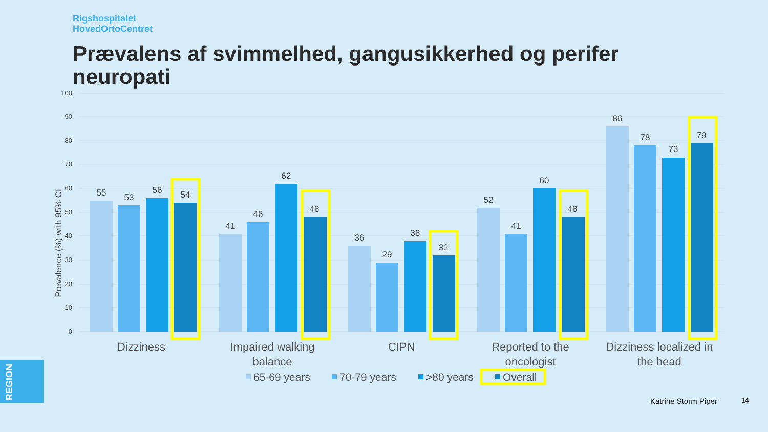Rigshospitalet
HovedOrtoCentret
Prævalens af svimmelhed, gangusikkerhed og perifer neuropati
100
90
80
70
60
50
40
30
20
10
0
Prevalence (%) with 95% CI
55
53
56
54
41
46
62
48
36
29
38
32
52
41
60
48
86
78
73
79
Dizziness
Impaired walking
balance
CIPN
Reported to the
oncologist
Dizziness localized in
the head
65-69 years
70-79 years
>80 years
Overall
REGION
Katrine Storm Piper 14